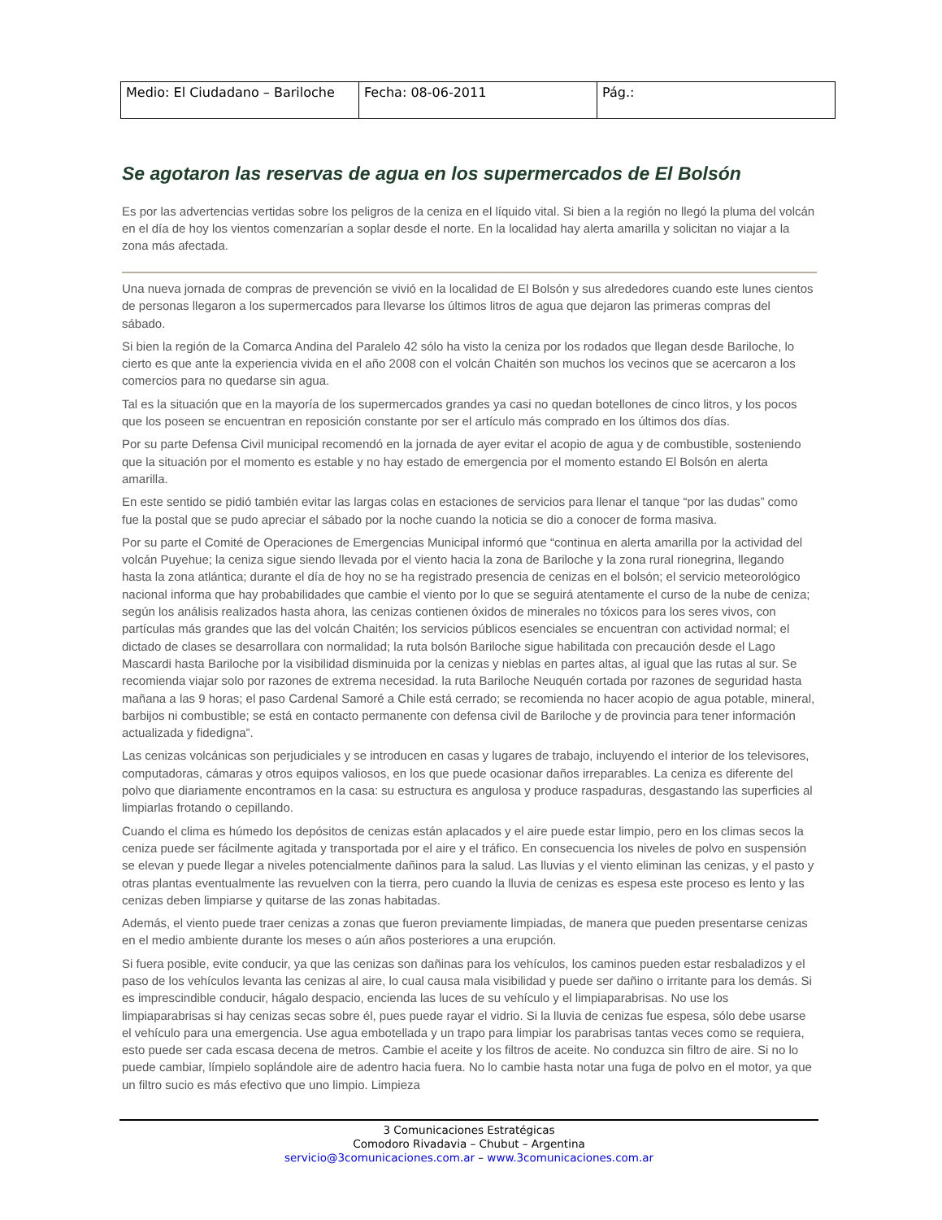| Medio: El Ciudadano – Bariloche | Fecha: 08-06-2011 | Pág.: |
Se agotaron las reservas de agua en los supermercados de El Bolsón
Es por las advertencias vertidas sobre los peligros de la ceniza en el líquido vital. Si bien a la región no llegó la pluma del volcán en el día de hoy los vientos comenzarían a soplar desde el norte. En la localidad hay alerta amarilla y solicitan no viajar a la zona más afectada.
Una nueva jornada de compras de prevención se vivió en la localidad de El Bolsón y sus alrededores cuando este lunes cientos de personas llegaron a los supermercados para llevarse los últimos litros de agua que dejaron las primeras compras del sábado.
Si bien la región de la Comarca Andina del Paralelo 42 sólo ha visto la ceniza por los rodados que llegan desde Bariloche, lo cierto es que ante la experiencia vivida en el año 2008 con el volcán Chaitén son muchos los vecinos que se acercaron a los comercios para no quedarse sin agua.
Tal es la situación que en la mayoría de los supermercados grandes ya casi no quedan botellones de cinco litros, y los pocos que los poseen se encuentran en reposición constante por ser el artículo más comprado en los últimos dos días.
Por su parte Defensa Civil municipal recomendó en la jornada de ayer evitar el acopio de agua y de combustible, sosteniendo que la situación por el momento es estable y no hay estado de emergencia por el momento estando El Bolsón en alerta amarilla.
En este sentido se pidió también evitar las largas colas en estaciones de servicios para llenar el tanque “por las dudas” como fue la postal que se pudo apreciar el sábado por la noche cuando la noticia se dio a conocer de forma masiva.
Por su parte el Comité de Operaciones de Emergencias Municipal informó que “continua en alerta amarilla por la actividad del volcán Puyehue; la ceniza sigue siendo llevada por el viento hacia la zona de Bariloche y la zona rural rionegrina, llegando hasta la zona atlántica; durante el día de hoy no se ha registrado presencia de cenizas en el bolsón; el servicio meteorológico nacional informa que hay probabilidades que cambie el viento por lo que se seguirá atentamente el curso de la nube de ceniza; según los análisis realizados hasta ahora, las cenizas contienen óxidos de minerales no tóxicos para los seres vivos, con partículas más grandes que las del volcán Chaitén; los servicios públicos esenciales se encuentran con actividad normal; el dictado de clases se desarrollara con normalidad; la ruta bolsón Bariloche sigue habilitada con precaución desde el Lago Mascardi hasta Bariloche por la visibilidad disminuida por la cenizas y nieblas en partes altas, al igual que las rutas al sur. Se recomienda viajar solo por razones de extrema necesidad. la ruta Bariloche Neuquén cortada por razones de seguridad hasta mañana a las 9 horas; el paso Cardenal Samoré a Chile está cerrado; se recomienda no hacer acopio de agua potable, mineral, barbijos ni combustible; se está en contacto permanente con defensa civil de Bariloche y de provincia para tener información actualizada y fidedigna”.
Las cenizas volcánicas son perjudiciales y se introducen en casas y lugares de trabajo, incluyendo el interior de los televisores, computadoras, cámaras y otros equipos valiosos, en los que puede ocasionar daños irreparables. La ceniza es diferente del polvo que diariamente encontramos en la casa: su estructura es angulosa y produce raspaduras, desgastando las superficies al limpiarlas frotando o cepillando.
Cuando el clima es húmedo los depósitos de cenizas están aplacados y el aire puede estar limpio, pero en los climas secos la ceniza puede ser fácilmente agitada y transportada por el aire y el tráfico. En consecuencia los niveles de polvo en suspensión se elevan y puede llegar a niveles potencialmente dañinos para la salud. Las lluvias y el viento eliminan las cenizas, y el pasto y otras plantas eventualmente las revuelven con la tierra, pero cuando la lluvia de cenizas es espesa este proceso es lento y las cenizas deben limpiarse y quitarse de las zonas habitadas.
Además, el viento puede traer cenizas a zonas que fueron previamente limpiadas, de manera que pueden presentarse cenizas en el medio ambiente durante los meses o aún años posteriores a una erupción.
Si fuera posible, evite conducir, ya que las cenizas son dañinas para los vehículos, los caminos pueden estar resbaladizos y el paso de los vehículos levanta las cenizas al aire, lo cual causa mala visibilidad y puede ser dañino o irritante para los demás. Si es imprescindible conducir, hágalo despacio, encienda las luces de su vehículo y el limpiaparabrisas. No use los limpiaparabrisas si hay cenizas secas sobre él, pues puede rayar el vidrio. Si la lluvia de cenizas fue espesa, sólo debe usarse el vehículo para una emergencia. Use agua embotellada y un trapo para limpiar los parabrisas tantas veces como se requiera, esto puede ser cada escasa decena de metros. Cambie el aceite y los filtros de aceite. No conduzca sin filtro de aire. Si no lo puede cambiar, límpielo soplándole aire de adentro hacia fuera. No lo cambie hasta notar una fuga de polvo en el motor, ya que un filtro sucio es más efectivo que uno limpio. Limpieza
3 Comunicaciones Estratégicas
Comodoro Rivadavia – Chubut – Argentina
servicio@3comunicaciones.com.ar – www.3comunicaciones.com.ar